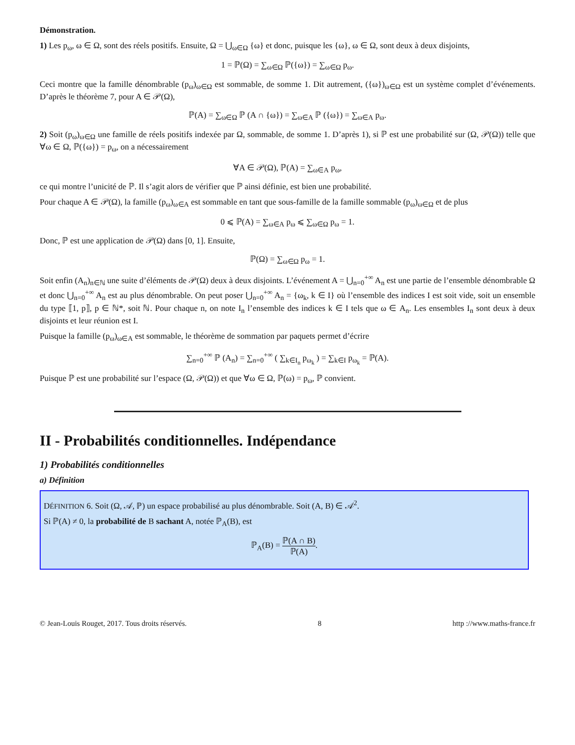Démonstration.
1) Les p<sub>ω</sub>, ω ∈ Ω, sont des réels positifs. Ensuite, Ω = ⋃<sub>ω∈Ω</sub> {ω} et donc, puisque les {ω}, ω ∈ Ω, sont deux à deux disjoints,
1 = ℙ(Ω) = ∑<sub>ω∈Ω</sub> ℙ({ω}) = ∑<sub>ω∈Ω</sub> p<sub>ω</sub>.
Ceci montre que la famille dénombrable (p<sub>ω</sub>)<sub>ω∈Ω</sub> est sommable, de somme 1. Dit autrement, ({ω})<sub>ω∈Ω</sub> est un système complet d’événements. D’après le théorème 7, pour A ∈ 𝒫(Ω),
ℙ(A) = ∑<sub>ω∈Ω</sub> ℙ (A ∩ {ω}) = ∑<sub>ω∈A</sub> ℙ ({ω}) = ∑<sub>ω∈A</sub> p<sub>ω</sub>.
2) Soit (p<sub>ω</sub>)<sub>ω∈Ω</sub> une famille de réels positifs indexée par Ω, sommable, de somme 1. D’après 1), si ℙ est une probabilité sur (Ω, 𝒫(Ω)) telle que ∀ω ∈ Ω, ℙ({ω}) = p<sub>ω</sub>, on a nécessairement
∀A ∈ 𝒫(Ω), ℙ(A) = ∑<sub>ω∈A</sub> p<sub>ω</sub>,
ce qui montre l’unicité de ℙ. Il s’agit alors de vérifier que ℙ ainsi définie, est bien une probabilité.
Pour chaque A ∈ 𝒫(Ω), la famille (p<sub>ω</sub>)<sub>ω∈A</sub> est sommable en tant que sous-famille de la famille sommable (p<sub>ω</sub>)<sub>ω∈Ω</sub> et de plus
0 ⩽ ℙ(A) = ∑<sub>ω∈A</sub> p<sub>ω</sub> ⩽ ∑<sub>ω∈Ω</sub> p<sub>ω</sub> = 1.
Donc, ℙ est une application de 𝒫(Ω) dans [0, 1]. Ensuite,
ℙ(Ω) = ∑<sub>ω∈Ω</sub> p<sub>ω</sub> = 1.
Soit enfin (A<sub>n</sub>)<sub>n∈ℕ</sub> une suite d’éléments de 𝒫(Ω) deux à deux disjoints. L’événement A = ⋃<sub>n=0</sub><sup>+∞</sup> A<sub>n</sub> est une partie de l’ensemble dénombrable Ω et donc ⋃<sub>n=0</sub><sup>+∞</sup> A<sub>n</sub> est au plus dénombrable. On peut poser ⋃<sub>n=0</sub><sup>+∞</sup> A<sub>n</sub> = {ω<sub>k</sub>, k ∈ I} où l’ensemble des indices I est soit vide, soit un ensemble du type ⟦1, p⟧, p ∈ ℕ*, soit ℕ. Pour chaque n, on note I<sub>n</sub> l’ensemble des indices k ∈ I tels que ω ∈ A<sub>n</sub>. Les ensembles I<sub>n</sub> sont deux à deux disjoints et leur réunion est I.
Puisque la famille (p<sub>ω</sub>)<sub>ω∈A</sub> est sommable, le théorème de sommation par paquets permet d’écrire
∑<sub>n=0</sub><sup>+∞</sup> ℙ (A<sub>n</sub>) = ∑<sub>n=0</sub><sup>+∞</sup> ( ∑<sub>k∈I<sub>n</sub></sub> p<sub>ω<sub>k</sub></sub> ) = ∑<sub>k∈I</sub> p<sub>ω<sub>k</sub></sub> = ℙ(A).
Puisque ℙ est une probabilité sur l’espace (Ω, 𝒫(Ω)) et que ∀ω ∈ Ω, ℙ(ω) = p<sub>ω</sub>, ℙ convient.
II - Probabilités conditionnelles. Indépendance
1) Probabilités conditionnelles
a) Définition
DÉFINITION 6. Soit (Ω, 𝒜, ℙ) un espace probabilisé au plus dénombrable. Soit (A, B) ∈ 𝒜<sup>2</sup>.
Si ℙ(A) ≠ 0, la probabilité de B sachant A, notée ℙ<sub>A</sub>(B), est
ℙ<sub>A</sub>(B) = ℙ(A ∩ B) ℙ(A).
© Jean-Louis Rouget, 2017. Tous droits réservés. 8 http ://www.maths-france.fr